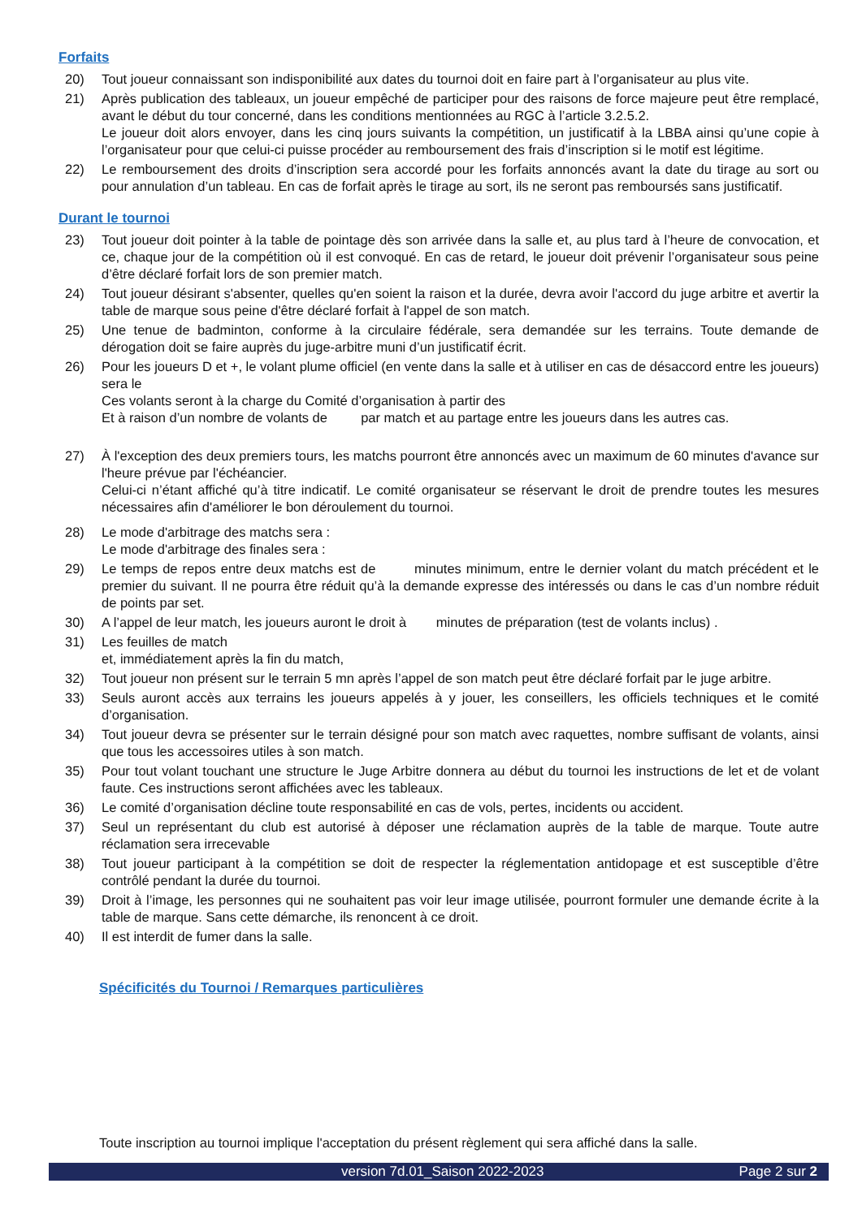Forfaits
20) Tout joueur connaissant son indisponibilité aux dates du tournoi doit en faire part à l’organisateur au plus vite.
21) Après publication des tableaux, un joueur empêché de participer pour des raisons de force majeure peut être remplacé, avant le début du tour concerné, dans les conditions mentionnées au RGC à l’article 3.2.5.2.
Le joueur doit alors envoyer, dans les cinq jours suivants la compétition, un justificatif à la LBBA ainsi qu’une copie à l’organisateur pour que celui-ci puisse procéder au remboursement des frais d’inscription si le motif est légitime.
22) Le remboursement des droits d’inscription sera accordé pour les forfaits annoncés avant la date du tirage au sort ou pour annulation d’un tableau. En cas de forfait après le tirage au sort, ils ne seront pas remboursés sans justificatif.
Durant le tournoi
23) Tout joueur doit pointer à la table de pointage dès son arrivée dans la salle et, au plus tard à l’heure de convocation, et ce, chaque jour de la compétition où il est convoqué. En cas de retard, le joueur doit prévenir l’organisateur sous peine d’être déclaré forfait lors de son premier match.
24) Tout joueur désirant s'absenter, quelles qu'en soient la raison et la durée, devra avoir l'accord du juge arbitre et avertir la table de marque sous peine d'être déclaré forfait à l'appel de son match.
25) Une tenue de badminton, conforme à la circulaire fédérale, sera demandée sur les terrains. Toute demande de dérogation doit se faire auprès du juge-arbitre muni d’un justificatif écrit.
26) Pour les joueurs D et +, le volant plume officiel (en vente dans la salle et à utiliser en cas de désaccord entre les joueurs) sera le
Ces volants seront à la charge du Comité d’organisation à partir des
Et à raison d’un nombre de volants de par match et au partage entre les joueurs dans les autres cas.
27) À l'exception des deux premiers tours, les matchs pourront être annoncés avec un maximum de 60 minutes d'avance sur l'heure prévue par l'échéancier.
Celui-ci n’étant affiché qu’à titre indicatif. Le comité organisateur se réservant le droit de prendre toutes les mesures nécessaires afin d'améliorer le bon déroulement du tournoi.
28) Le mode d'arbitrage des matchs sera :
Le mode d'arbitrage des finales sera :
29) Le temps de repos entre deux matchs est de minutes minimum, entre le dernier volant du match précédent et le premier du suivant. Il ne pourra être réduit qu’à la demande expresse des intéressés ou dans le cas d’un nombre réduit de points par set.
30) A l’appel de leur match, les joueurs auront le droit à minutes de préparation (test de volants inclus) .
31) Les feuilles de match
et, immédiatement après la fin du match,
32) Tout joueur non présent sur le terrain 5 mn après l’appel de son match peut être déclaré forfait par le juge arbitre.
33) Seuls auront accès aux terrains les joueurs appelés à y jouer, les conseillers, les officiels techniques et le comité d’organisation.
34) Tout joueur devra se présenter sur le terrain désigné pour son match avec raquettes, nombre suffisant de volants, ainsi que tous les accessoires utiles à son match.
35) Pour tout volant touchant une structure le Juge Arbitre donnera au début du tournoi les instructions de let et de volant faute. Ces instructions seront affichées avec les tableaux.
36) Le comité d’organisation décline toute responsabilité en cas de vols, pertes, incidents ou accident.
37) Seul un représentant du club est autorisé à déposer une réclamation auprès de la table de marque. Toute autre réclamation sera irrecevable
38) Tout joueur participant à la compétition se doit de respecter la réglementation antidopage et est susceptible d’être contrôlé pendant la durée du tournoi.
39) Droit à l’image, les personnes qui ne souhaitent pas voir leur image utilisée, pourront formuler une demande écrite à la table de marque. Sans cette démarche, ils renoncent à ce droit.
40) Il est interdit de fumer dans la salle.
Spécificités du Tournoi / Remarques particulières
Toute inscription au tournoi implique l'acceptation du présent règlement qui sera affiché dans la salle.
version 7d.01_Saison 2022-2023 Page 2 sur 2